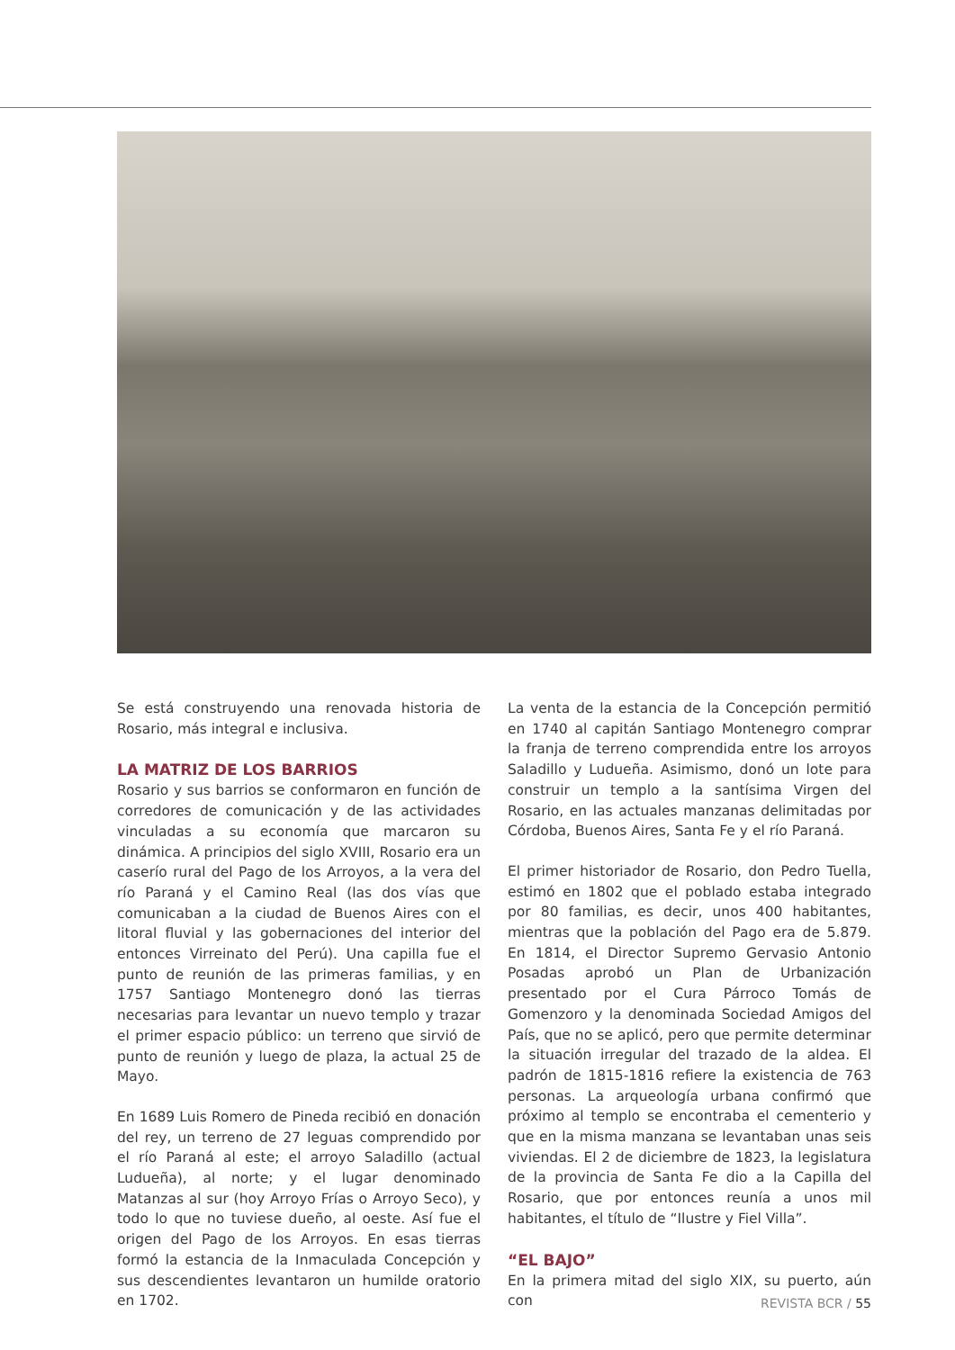Se está construyendo una renovada historia de Rosario, más integral e inclusiva.
LA MATRIZ DE LOS BARRIOS
Rosario y sus barrios se conformaron en función de corredores de comunicación y de las actividades vinculadas a su economía que marcaron su dinámica. A principios del siglo XVIII, Rosario era un caserío rural del Pago de los Arroyos, a la vera del río Paraná y el Camino Real (las dos vías que comunicaban a la ciudad de Buenos Aires con el litoral fluvial y las gobernaciones del interior del entonces Virreinato del Perú). Una capilla fue el punto de reunión de las primeras familias, y en 1757 Santiago Montenegro donó las tierras necesarias para levantar un nuevo templo y trazar el primer espacio público: un terreno que sirvió de punto de reunión y luego de plaza, la actual 25 de Mayo.
En 1689 Luis Romero de Pineda recibió en donación del rey, un terreno de 27 leguas comprendido por el río Paraná al este; el arroyo Saladillo (actual Ludueña), al norte; y el lugar denominado Matanzas al sur (hoy Arroyo Frías o Arroyo Seco), y todo lo que no tuviese dueño, al oeste. Así fue el origen del Pago de los Arroyos. En esas tierras formó la estancia de la Inmaculada Concepción y sus descendientes levantaron un humilde oratorio en 1702.
La venta de la estancia de la Concepción permitió en 1740 al capitán Santiago Montenegro comprar la franja de terreno comprendida entre los arroyos Saladillo y Ludueña. Asimismo, donó un lote para construir un templo a la santísima Virgen del Rosario, en las actuales manzanas delimitadas por Córdoba, Buenos Aires, Santa Fe y el río Paraná.
El primer historiador de Rosario, don Pedro Tuella, estimó en 1802 que el poblado estaba integrado por 80 familias, es decir, unos 400 habitantes, mientras que la población del Pago era de 5.879. En 1814, el Director Supremo Gervasio Antonio Posadas aprobó un Plan de Urbanización presentado por el Cura Párroco Tomás de Gomenzoro y la denominada Sociedad Amigos del País, que no se aplicó, pero que permite determinar la situación irregular del trazado de la aldea. El padrón de 1815-1816 refiere la existencia de 763 personas. La arqueología urbana confirmó que próximo al templo se encontraba el cementerio y que en la misma manzana se levantaban unas seis viviendas. El 2 de diciembre de 1823, la legislatura de la provincia de Santa Fe dio a la Capilla del Rosario, que por entonces reunía a unos mil habitantes, el título de “Ilustre y Fiel Villa”.
“EL BAJO”
En la primera mitad del siglo XIX, su puerto, aún con
REVISTA BCR / 55